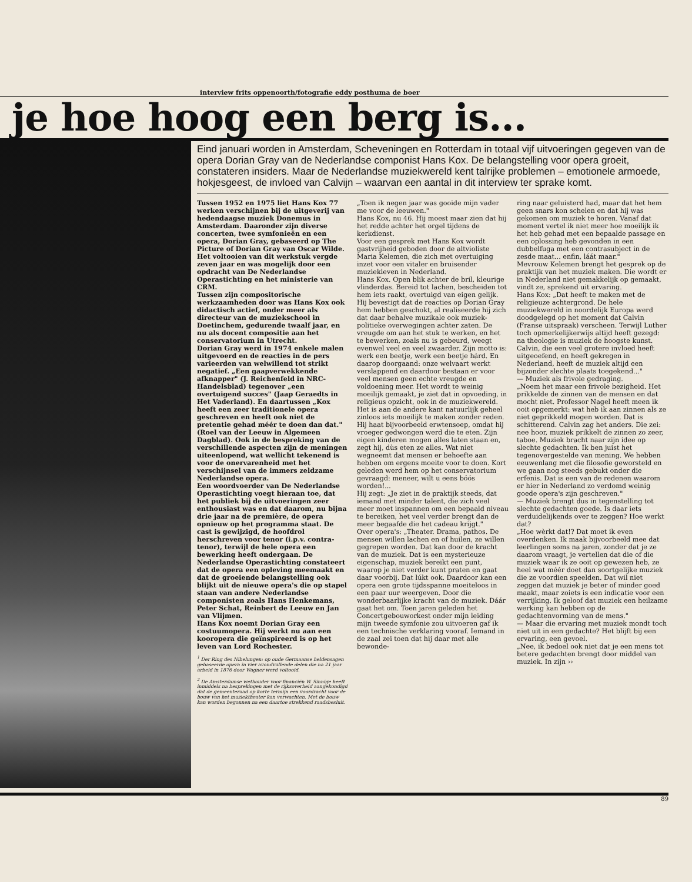interview frits oppenoorth/fotografie eddy posthuma de boer
je hoe hoog een berg is...
Eind januari worden in Amsterdam, Scheveningen en Rotterdam in totaal vijf uitvoeringen gegeven van de opera Dorian Gray van de Nederlandse componist Hans Kox. De belangstelling voor opera groeit, constateren insiders. Maar de Nederlandse muziekwereld kent talrijke problemen – emotionele armoede, hokjesgeest, de invloed van Calvijn – waarvan een aantal in dit interview ter sprake komt.
Tussen 1952 en 1975 liet Hans Kox 77 werken verschijnen bij de uitgeverij van hedendaagse muziek Donemus in Amsterdam. Daaronder zijn diverse concerten, twee symfonieën en een opera, Dorian Gray, gebaseerd op The Picture of Dorian Gray van Oscar Wilde. Het voltooien van dit werkstuk vergde zeven jaar en was mogelijk door een opdracht van De Nederlandse Operastichting en het ministerie van CRM.
Tussen zijn compositorische werkzaamheden door was Hans Kox ook didactisch actief, onder meer als directeur van de muziekschool in Doetinchem, gedurende twaalf jaar, en nu als docent compositie aan het conservatorium in Utrecht.
Dorian Gray werd in 1974 enkele malen uitgevoerd en de reacties in de pers varieerden van welwillend tot strikt negatief. „Een gaapverwekkende afknapper" (J. Reichenfeld in NRC-Handelsblad) tegenover „een overtuigend succes" (Jaap Geraedts in Het Vaderland). En daartussen „Kox heeft een zeer traditionele opera geschreven en heeft ook niet de pretentie gehad méér te doen dan dat." (Roel van der Leeuw in Algemeen Dagblad). Ook in de bespreking van de verschillende aspecten zijn de meningen uiteenlopend, wat wellicht tekenend is voor de onervarenheid met het verschijnsel van de immers zeldzame Nederlandse opera.
Een woordvoerder van De Nederlandse Operastichting voegt hieraan toe, dat het publiek bij de uitvoeringen zeer enthousiast was en dat daarom, nu bijna drie jaar na de première, de opera opnieuw op het programma staat. De cast is gewijzigd, de hoofdrol herschreven voor tenor (i.p.v. contra-tenor), terwijl de hele opera een bewerking heeft ondergaan. De Nederlandse Operastichting constateert dat de opera een opleving meemaakt en dat de groeiende belangstelling ook blijkt uit de nieuwe opera's die op stapel staan van andere Nederlandse componisten zoals Hans Henkemans, Peter Schat, Reinbert de Leeuw en Jan van Vlijmen.
Hans Kox noemt Dorian Gray een costuumopera. Hij werkt nu aan een kooropera die geïnspireerd is op het leven van Lord Rochester.
<sup>1</sup> Der Ring des Nibelungen: op oude Germaanse heldensagen gebaseerde opera in vier avondvullende delen die na 21 jaar arbeid in 1876 door Wagner werd voltooid.
<sup>2</sup> De Amsterdamse wethouder voor financiën W. Sinnige heeft inmiddels na besprekingen met de rijksoverheid aangekondigd dat de gemeenteraad op korte termijn een voordracht voor de bouw van het muziektheater kan verwachten. Met de bouw kan worden begonnen na een daartoe strekkend raadsbesluit.
„Toen ik negen jaar was gooide mijn vader me voor de leeuwen."
Hans Kox, nu 46. Hij moest maar zien dat hij het redde achter het orgel tijdens de kerkdienst.
Voor een gesprek met Hans Kox wordt gastvrijheid geboden door de altvioliste Maria Kelemen, die zich met overtuiging inzet voor een vitaler en bruisender muziekleven in Nederland.
Hans Kox. Open blik achter de bril, kleurige vlinderdas. Bereid tot lachen, bescheiden tot hem iets raakt, overtuigd van eigen gelijk.
Hij bevestigt dat de reacties op Dorian Gray hem hebben geschokt, al realiseerde hij zich dat daar behalve muzikale ook muziek-politieke overwegingen achter zaten. De vreugde om aan het stuk te werken, en het te bewerken, zoals nu is gebeurd, weegt evenwel veel en veel zwaarder. Zijn motto is: werk een beetje, werk een beetje hárd. En daarop doorgaand: onze welvaart werkt verslappend en daardoor bestaan er voor veel mensen geen echte vreugde en voldoening meer. Het wordt te weinig moeilijk gemaakt, je ziet dat in opvoeding, in religieus opzicht, ook in de muziekwereld. Het is aan de andere kant natuurlijk geheel zinloos iets moeilijk te maken zonder reden. Hij haat bijvoorbeeld erwtensoep, omdat hij vroeger gedwongen werd die te eten. Zijn eigen kinderen mogen alles laten staan en, zegt hij, dùs eten ze alles. Wat niet wegneemt dat mensen er behoefte aan hebben om ergens moeite voor te doen. Kort geleden werd hem op het conservatorium gevraagd: meneer, wilt u eens bóós worden!...
Hij zegt: „Je ziet in de praktijk steeds, dat iemand met minder talent, die zich veel meer moet inspannen om een bepaald niveau te bereiken, het veel verder brengt dan de meer begaafde die het cadeau krijgt."
Over opera's: „Theater. Drama, pathos. De mensen willen lachen en of huilen, ze willen gegrepen worden. Dat kan door de kracht van de muziek. Dat is een mysterieuze eigenschap, muziek bereikt een punt, waarop je niet verder kunt praten en gaat daar voorbij. Dat lúkt ook. Daardoor kan een opera een grote tijdsspanne moeiteloos in een paar uur weergeven. Door die wonderbaarlijke kracht van de muziek. Dáár gaat het om. Toen jaren geleden het Concertgebouworkest onder mijn leiding mijn tweede symfonie zou uitvoeren gaf ik een technische verklaring vooraf. Iemand in de zaal zei toen dat hij daar met alle bewonde-
ring naar geluisterd had, maar dat het hem geen snars kon schelen en dat hij was gekomen om muziek te horen. Vanaf dat moment vertel ik niet meer hoe moeilijk ik het heb gehad met een bepaalde passage en een oplossing heb gevonden in een dubbelfuga met een contrasubject in de zesde maat... enfin, láát maar."
Mevrouw Kelemen brengt het gesprek op de praktijk van het muziek maken. Die wordt er in Nederland niet gemakkelijk op gemaakt, vindt ze, sprekend uit ervaring.
Hans Kox: „Dat heeft te maken met de religieuze achtergrond. De hele muziekwereld in noordelijk Europa werd doodgelegd op het moment dat Calvin (Franse uitspraak) verscheen. Terwijl Luther toch opmerkelijkerwijs altijd heeft gezegd: na theologie is muziek de hoogste kunst. Calvin, die een veel grotere invloed heeft uitgeoefend, en heeft gekregen in Nederland, heeft de muziek altijd een bijzonder slechte plaats toegekend..."
— Muziek als frivole gedraging.
„Noem het maar een frivole bezigheid. Het prikkelde de zinnen van de mensen en dat mocht niet. Professor Nagel heeft meen ik ooit opgemerkt: wat heb ik aan zinnen als ze niet geprikkeld mogen worden. Dat is schitterend. Calvin zag het anders. Die zei: nee hoor, muziek prikkelt de zinnen zo zeer, taboe. Muziek bracht naar zijn idee op slechte gedachten. Ik ben juist het tegenovergestelde van mening. We hebben eeuwenlang met die filosofie geworsteld en we gaan nog steeds gebukt onder die erfenis. Dat is een van de redenen waarom er hier in Nederland zo verdomd weinig goede opera's zijn geschreven."
— Muziek brengt dus in tegenstelling tot slechte gedachten goede. Is daar iets verduidelijkends over te zeggen? Hoe werkt dat?
„Hoe wèrkt dat!? Dat moet ik even overdenken. Ik maak bijvoorbeeld mee dat leerlingen soms na jaren, zonder dat je ze daarom vraagt, je vertellen dat die of die muziek waar ik ze ooit op gewezen heb, ze heel wat méér doet dan soortgelijke muziek die ze voordien speelden. Dat wil niet zeggen dat muziek je beter of minder goed maakt, maar zoiets is een indicatie voor een verrijking. Ik geloof dat muziek een heilzame werking kan hebben op de gedachtenvorming van de mens."
— Maar die ervaring met muziek mondt toch niet uit in een gedachte? Het blijft bij een ervaring, een gevoel.
„Nee, ik bedoel ook niet dat je een mens tot betere gedachten brengt door middel van muziek. In zijn ››
89